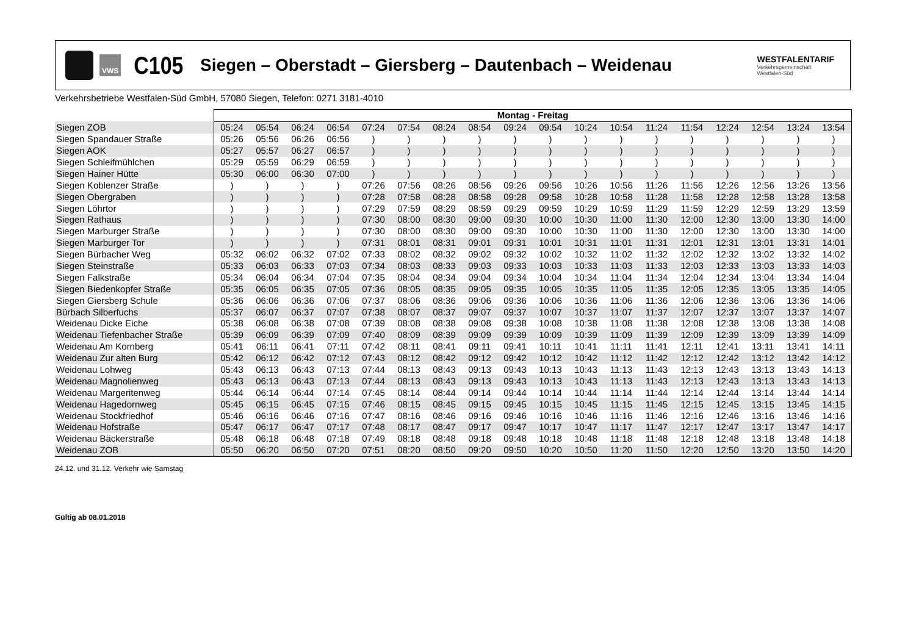VWS
C105
Siegen – Oberstadt – Giersberg – Dautenbach – Weidenau
WESTFALENTARIF
Verkehrsgemeinschaft
Westfalen-Süd
Verkehrsbetriebe Westfalen-Süd GmbH, 57080 Siegen, Telefon: 0271 3181-4010
| | Montag - Freitag | | | | | | | | | | | | | | | | | |
| Siegen ZOB | 05:24 | 05:54 | 06:24 | 06:54 | 07:24 | 07:54 | 08:24 | 08:54 | 09:24 | 09:54 | 10:24 | 10:54 | 11:24 | 11:54 | 12:24 | 12:54 | 13:24 | 13:54 |
| Siegen Spandauer Straße | 05:26 | 05:56 | 06:26 | 06:56 | ) | ) | ) | ) | ) | ) | ) | ) | ) | ) | ) | ) | ) | ) |
| Siegen AOK | 05:27 | 05:57 | 06:27 | 06:57 | ) | ) | ) | ) | ) | ) | ) | ) | ) | ) | ) | ) | ) | ) |
| Siegen Schleifmühlchen | 05:29 | 05:59 | 06:29 | 06:59 | ) | ) | ) | ) | ) | ) | ) | ) | ) | ) | ) | ) | ) | ) |
| Siegen Hainer Hütte | 05:30 | 06:00 | 06:30 | 07:00 | ) | ) | ) | ) | ) | ) | ) | ) | ) | ) | ) | ) | ) | ) |
| Siegen Koblenzer Straße | ) | ) | ) | ) | 07:26 | 07:56 | 08:26 | 08:56 | 09:26 | 09:56 | 10:26 | 10:56 | 11:26 | 11:56 | 12:26 | 12:56 | 13:26 | 13:56 |
| Siegen Obergraben | ) | ) | ) | ) | 07:28 | 07:58 | 08:28 | 08:58 | 09:28 | 09:58 | 10:28 | 10:58 | 11:28 | 11:58 | 12:28 | 12:58 | 13:28 | 13:58 |
| Siegen Löhrtor | ) | ) | ) | ) | 07:29 | 07:59 | 08:29 | 08:59 | 09:29 | 09:59 | 10:29 | 10:59 | 11:29 | 11:59 | 12:29 | 12:59 | 13:29 | 13:59 |
| Siegen Rathaus | ) | ) | ) | ) | 07:30 | 08:00 | 08:30 | 09:00 | 09:30 | 10:00 | 10:30 | 11:00 | 11:30 | 12:00 | 12:30 | 13:00 | 13:30 | 14:00 |
| Siegen Marburger Straße | ) | ) | ) | ) | 07:30 | 08:00 | 08:30 | 09:00 | 09:30 | 10:00 | 10:30 | 11:00 | 11:30 | 12:00 | 12:30 | 13:00 | 13:30 | 14:00 |
| Siegen Marburger Tor | ) | ) | ) | ) | 07:31 | 08:01 | 08:31 | 09:01 | 09:31 | 10:01 | 10:31 | 11:01 | 11:31 | 12:01 | 12:31 | 13:01 | 13:31 | 14:01 |
| Siegen Bürbacher Weg | 05:32 | 06:02 | 06:32 | 07:02 | 07:33 | 08:02 | 08:32 | 09:02 | 09:32 | 10:02 | 10:32 | 11:02 | 11:32 | 12:02 | 12:32 | 13:02 | 13:32 | 14:02 |
| Siegen Steinstraße | 05:33 | 06:03 | 06:33 | 07:03 | 07:34 | 08:03 | 08:33 | 09:03 | 09:33 | 10:03 | 10:33 | 11:03 | 11:33 | 12:03 | 12:33 | 13:03 | 13:33 | 14:03 |
| Siegen Falkstraße | 05:34 | 06:04 | 06:34 | 07:04 | 07:35 | 08:04 | 08:34 | 09:04 | 09:34 | 10:04 | 10:34 | 11:04 | 11:34 | 12:04 | 12:34 | 13:04 | 13:34 | 14:04 |
| Siegen Biedenkopfer Straße | 05:35 | 06:05 | 06:35 | 07:05 | 07:36 | 08:05 | 08:35 | 09:05 | 09:35 | 10:05 | 10:35 | 11:05 | 11:35 | 12:05 | 12:35 | 13:05 | 13:35 | 14:05 |
| Siegen Giersberg Schule | 05:36 | 06:06 | 06:36 | 07:06 | 07:37 | 08:06 | 08:36 | 09:06 | 09:36 | 10:06 | 10:36 | 11:06 | 11:36 | 12:06 | 12:36 | 13:06 | 13:36 | 14:06 |
| Bürbach Silberfuchs | 05:37 | 06:07 | 06:37 | 07:07 | 07:38 | 08:07 | 08:37 | 09:07 | 09:37 | 10:07 | 10:37 | 11:07 | 11:37 | 12:07 | 12:37 | 13:07 | 13:37 | 14:07 |
| Weidenau Dicke Eiche | 05:38 | 06:08 | 06:38 | 07:08 | 07:39 | 08:08 | 08:38 | 09:08 | 09:38 | 10:08 | 10:38 | 11:08 | 11:38 | 12:08 | 12:38 | 13:08 | 13:38 | 14:08 |
| Weidenau Tiefenbacher Straße | 05:39 | 06:09 | 06:39 | 07:09 | 07:40 | 08:09 | 08:39 | 09:09 | 09:39 | 10:09 | 10:39 | 11:09 | 11:39 | 12:09 | 12:39 | 13:09 | 13:39 | 14:09 |
| Weidenau Am Kornberg | 05:41 | 06:11 | 06:41 | 07:11 | 07:42 | 08:11 | 08:41 | 09:11 | 09:41 | 10:11 | 10:41 | 11:11 | 11:41 | 12:11 | 12:41 | 13:11 | 13:41 | 14:11 |
| Weidenau Zur alten Burg | 05:42 | 06:12 | 06:42 | 07:12 | 07:43 | 08:12 | 08:42 | 09:12 | 09:42 | 10:12 | 10:42 | 11:12 | 11:42 | 12:12 | 12:42 | 13:12 | 13:42 | 14:12 |
| Weidenau Lohweg | 05:43 | 06:13 | 06:43 | 07:13 | 07:44 | 08:13 | 08:43 | 09:13 | 09:43 | 10:13 | 10:43 | 11:13 | 11:43 | 12:13 | 12:43 | 13:13 | 13:43 | 14:13 |
| Weidenau Magnolienweg | 05:43 | 06:13 | 06:43 | 07:13 | 07:44 | 08:13 | 08:43 | 09:13 | 09:43 | 10:13 | 10:43 | 11:13 | 11:43 | 12:13 | 12:43 | 13:13 | 13:43 | 14:13 |
| Weidenau Margeritenweg | 05:44 | 06:14 | 06:44 | 07:14 | 07:45 | 08:14 | 08:44 | 09:14 | 09:44 | 10:14 | 10:44 | 11:14 | 11:44 | 12:14 | 12:44 | 13:14 | 13:44 | 14:14 |
| Weidenau Hagedornweg | 05:45 | 06:15 | 06:45 | 07:15 | 07:46 | 08:15 | 08:45 | 09:15 | 09:45 | 10:15 | 10:45 | 11:15 | 11:45 | 12:15 | 12:45 | 13:15 | 13:45 | 14:15 |
| Weidenau Stockfriedhof | 05:46 | 06:16 | 06:46 | 07:16 | 07:47 | 08:16 | 08:46 | 09:16 | 09:46 | 10:16 | 10:46 | 11:16 | 11:46 | 12:16 | 12:46 | 13:16 | 13:46 | 14:16 |
| Weidenau Hofstraße | 05:47 | 06:17 | 06:47 | 07:17 | 07:48 | 08:17 | 08:47 | 09:17 | 09:47 | 10:17 | 10:47 | 11:17 | 11:47 | 12:17 | 12:47 | 13:17 | 13:47 | 14:17 |
| Weidenau Bäckerstraße | 05:48 | 06:18 | 06:48 | 07:18 | 07:49 | 08:18 | 08:48 | 09:18 | 09:48 | 10:18 | 10:48 | 11:18 | 11:48 | 12:18 | 12:48 | 13:18 | 13:48 | 14:18 |
| Weidenau ZOB | 05:50 | 06:20 | 06:50 | 07:20 | 07:51 | 08:20 | 08:50 | 09:20 | 09:50 | 10:20 | 10:50 | 11:20 | 11:50 | 12:20 | 12:50 | 13:20 | 13:50 | 14:20 |
24.12. und 31.12. Verkehr wie Samstag
Gültig ab 08.01.2018